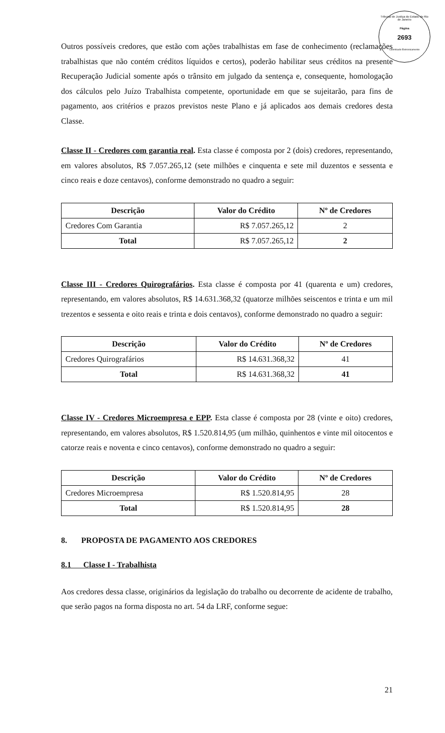Tribunal de Justiça do Estado do Rio de Janeiro
Página
2693
Carimbado Eletronicamente
Outros possíveis credores, que estão com ações trabalhistas em fase de conhecimento (reclamações trabalhistas que não contém créditos líquidos e certos), poderão habilitar seus créditos na presente Recuperação Judicial somente após o trânsito em julgado da sentença e, consequente, homologação dos cálculos pelo Juízo Trabalhista competente, oportunidade em que se sujeitarão, para fins de pagamento, aos critérios e prazos previstos neste Plano e já aplicados aos demais credores desta Classe.
Classe II - Credores com garantia real. Esta classe é composta por 2 (dois) credores, representando, em valores absolutos, R$ 7.057.265,12 (sete milhões e cinquenta e sete mil duzentos e sessenta e cinco reais e doze centavos), conforme demonstrado no quadro a seguir:
| Descrição | Valor do Crédito | Nº de Credores |
| --- | --- | --- |
| Credores Com Garantia | R$ 7.057.265,12 | 2 |
| Total | R$ 7.057.265,12 | 2 |
Classe III - Credores Quirografários. Esta classe é composta por 41 (quarenta e um) credores, representando, em valores absolutos, R$ 14.631.368,32 (quatorze milhões seiscentos e trinta e um mil trezentos e sessenta e oito reais e trinta e dois centavos), conforme demonstrado no quadro a seguir:
| Descrição | Valor do Crédito | Nº de Credores |
| --- | --- | --- |
| Credores Quirografários | R$ 14.631.368,32 | 41 |
| Total | R$ 14.631.368,32 | 41 |
Classe IV - Credores Microempresa e EPP. Esta classe é composta por 28 (vinte e oito) credores, representando, em valores absolutos, R$ 1.520.814,95 (um milhão, quinhentos e vinte mil oitocentos e catorze reais e noventa e cinco centavos), conforme demonstrado no quadro a seguir:
| Descrição | Valor do Crédito | Nº de Credores |
| --- | --- | --- |
| Credores Microempresa | R$ 1.520.814,95 | 28 |
| Total | R$ 1.520.814,95 | 28 |
8. PROPOSTA DE PAGAMENTO AOS CREDORES
8.1 Classe I - Trabalhista
Aos credores dessa classe, originários da legislação do trabalho ou decorrente de acidente de trabalho, que serão pagos na forma disposta no art. 54 da LRF, conforme segue:
21